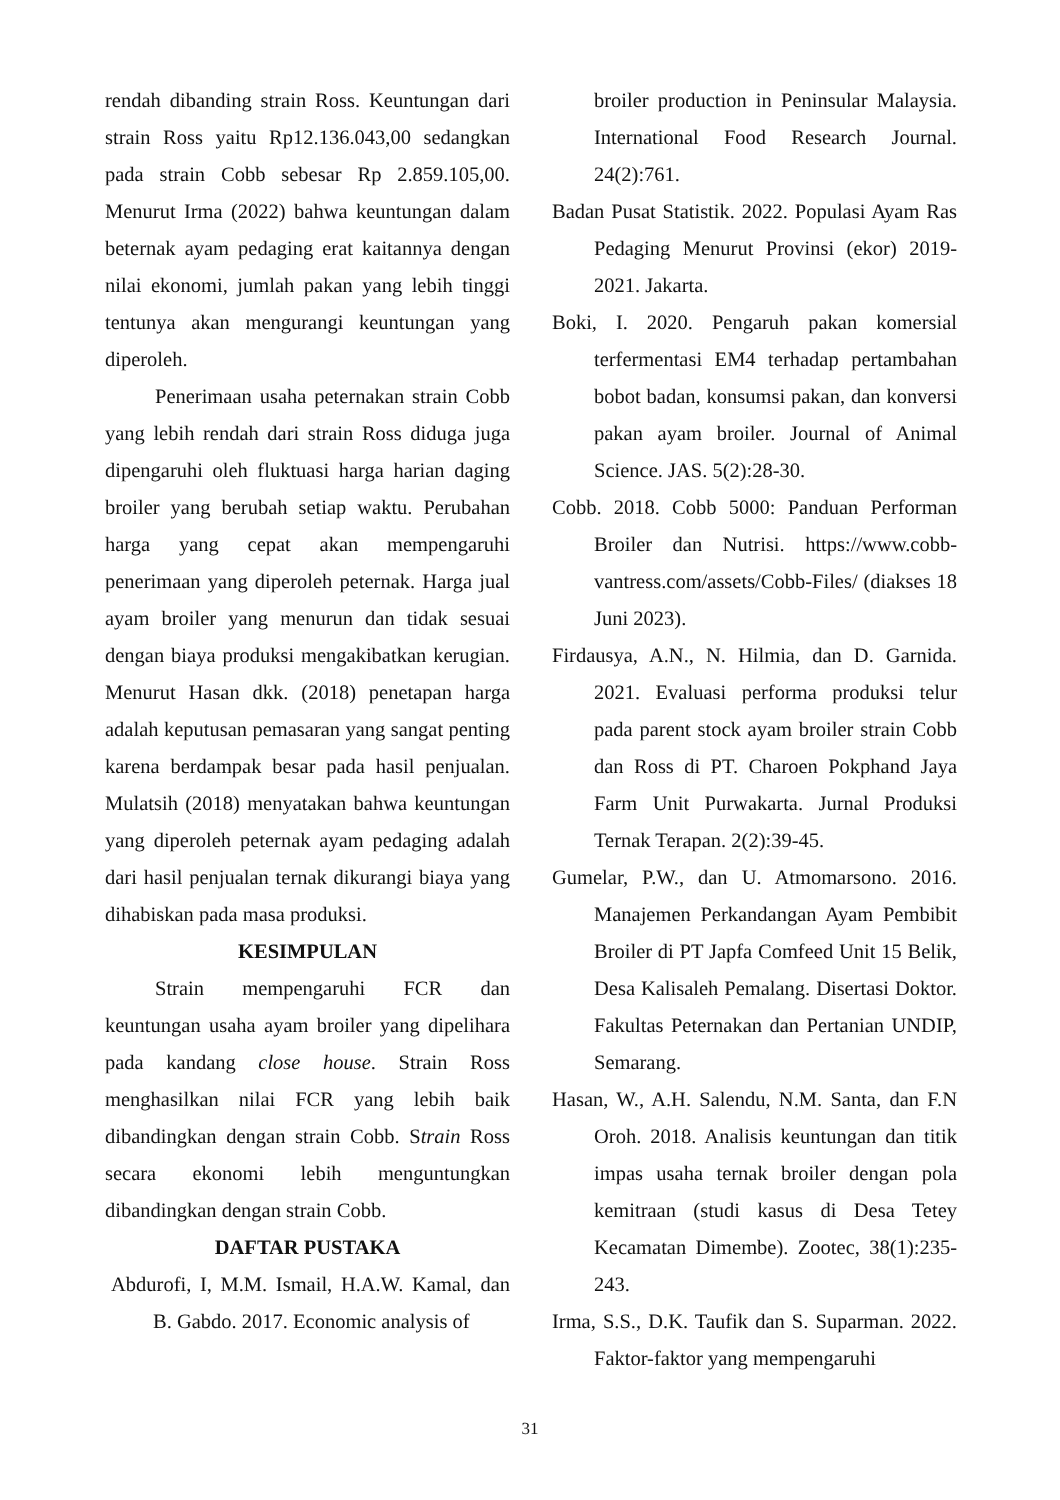rendah dibanding strain Ross. Keuntungan dari strain Ross yaitu Rp12.136.043,00 sedangkan pada strain Cobb sebesar Rp 2.859.105,00. Menurut Irma (2022) bahwa keuntungan dalam beternak ayam pedaging erat kaitannya dengan nilai ekonomi, jumlah pakan yang lebih tinggi tentunya akan mengurangi keuntungan yang diperoleh.
Penerimaan usaha peternakan strain Cobb yang lebih rendah dari strain Ross diduga juga dipengaruhi oleh fluktuasi harga harian daging broiler yang berubah setiap waktu. Perubahan harga yang cepat akan mempengaruhi penerimaan yang diperoleh peternak. Harga jual ayam broiler yang menurun dan tidak sesuai dengan biaya produksi mengakibatkan kerugian. Menurut Hasan dkk. (2018) penetapan harga adalah keputusan pemasaran yang sangat penting karena berdampak besar pada hasil penjualan. Mulatsih (2018) menyatakan bahwa keuntungan yang diperoleh peternak ayam pedaging adalah dari hasil penjualan ternak dikurangi biaya yang dihabiskan pada masa produksi.
KESIMPULAN
Strain mempengaruhi FCR dan keuntungan usaha ayam broiler yang dipelihara pada kandang close house. Strain Ross menghasilkan nilai FCR yang lebih baik dibandingkan dengan strain Cobb. Strain Ross secara ekonomi lebih menguntungkan dibandingkan dengan strain Cobb.
DAFTAR PUSTAKA
Abdurofi, I, M.M. Ismail, H.A.W. Kamal, dan B. Gabdo. 2017. Economic analysis of
broiler production in Peninsular Malaysia. International Food Research Journal. 24(2):761.
Badan Pusat Statistik. 2022. Populasi Ayam Ras Pedaging Menurut Provinsi (ekor) 2019-2021. Jakarta.
Boki, I. 2020. Pengaruh pakan komersial terfermentasi EM4 terhadap pertambahan bobot badan, konsumsi pakan, dan konversi pakan ayam broiler. Journal of Animal Science. JAS. 5(2):28-30.
Cobb. 2018. Cobb 5000: Panduan Performan Broiler dan Nutrisi. https://www.cobb-vantress.com/assets/Cobb-Files/ (diakses 18 Juni 2023).
Firdausya, A.N., N. Hilmia, dan D. Garnida. 2021. Evaluasi performa produksi telur pada parent stock ayam broiler strain Cobb dan Ross di PT. Charoen Pokphand Jaya Farm Unit Purwakarta. Jurnal Produksi Ternak Terapan. 2(2):39-45.
Gumelar, P.W., dan U. Atmomarsono. 2016. Manajemen Perkandangan Ayam Pembibit Broiler di PT Japfa Comfeed Unit 15 Belik, Desa Kalisaleh Pemalang. Disertasi Doktor. Fakultas Peternakan dan Pertanian UNDIP, Semarang.
Hasan, W., A.H. Salendu, N.M. Santa, dan F.N Oroh. 2018. Analisis keuntungan dan titik impas usaha ternak broiler dengan pola kemitraan (studi kasus di Desa Tetey Kecamatan Dimembe). Zootec, 38(1):235-243.
Irma, S.S., D.K. Taufik dan S. Suparman. 2022. Faktor-faktor yang mempengaruhi
31